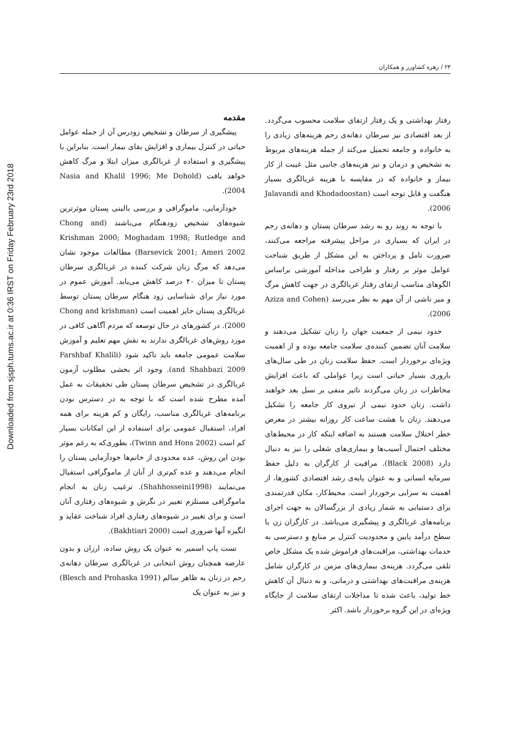Downloaded from sjsph.tums.ac.ir at 0:36 IRST on Friday February 23rd 2018
۲۴ / زهره کشاورز و همکاران
مقدمه
پیشگیری از سرطان و تشخیص زودرس آن از جمله عوامل حیاتی در کنترل بیماری و افزایش بقای بیمار است. بنابراین با پیشگیری و استفاده از غربالگری میزان ابتلا و مرگ کاهش خواهد یافت (Nasia and Khalil 1996; Me Dohold 2004).
خودآزمایی، ماموگرافی و بررسی بالینی پستان موثرترین شیوه‌های تشخیص زودهنگام می‌باشند (Chong and Krishman 2000; Moghadam 1998; Rutledge and Barsevick 2001; Ameri 2002) مطالعات موجود نشان می‌دهد که مرگ زنان شرکت کننده در غربالگری سرطان پستان تا میزان ۴۰ درصد کاهش می‌یابد. آموزش عموم در مورد نیاز برای شناسایی زود هنگام سرطان پستان توسط غربالگری پستان حایز اهمیت است (Chong and krishman 2000). در کشورهای در حال توسعه که مردم آگاهی کافی در مورد روش‌های غربالگری ندارند به نقش مهم تعلیم و آموزش سلامت عمومی جامعه باید تاکید شود (Farshbaf Khalili and Shahbazi 2009). وجود اثر بخشی مطلوب آزمون غربالگری در تشخیص سرطان پستان طی تحقیقات به عمل آمده مطرح شده است که با توجه به در دسترس بودن برنامه‌های غربالگری مناسب، رایگان و کم هزینه برای همه افراد، استقبال عمومی برای استفاده از این امکانات بسیار کم است (Twinn and Hons 2002)، بطوری‌که به رغم موثر بودن این روش، عده محدودی از خانم‌ها خودآزمایی پستان را انجام می‌دهند و عده کم‌تری از آنان از ماموگرافی استقبال می‌نمایند (Shahhosseini1998). ترغیب زنان به انجام ماموگرافی مستلزم تغییر در نگرش و شیوه‌های رفتاری آنان است و برای تغییر در شیوه‌های رفتاری افراد شناخت عقاید و انگیزه آنها ضروری است (Bakhtiari 2000).
تست پاپ اسمیر به عنوان یک روش ساده، ارزان و بدون عارضه همچنان روش انتخابی در غربالگری سرطان دهانه‌ی رحم در زنان به ظاهر سالم (Blesch and Prohaska 1991) و نیز به عنوان یک
رفتار بهداشتی و یک رفتار ارتقای سلامت محسوب می‌گردد. از بعد اقتصادی نیز سرطان دهانه‌ی رحم هزینه‌های زیادی را به خانواده و جامعه تحمیل می‌کند از جمله هزینه‌های مربوط به تشخیص و درمان و نیز هزینه‌های جانبی مثل غیبت از کار بیمار و خانواده که در مقایسه با هزینه غربالگری بسیار هنگفت و قابل توجه است (Jalavandi and Khodadoostan 2006).
با توجه به روند رو به رشد سرطان پستان و دهانه‌ی رحم در ایران که بسیاری در مراحل پیشرفته مراجعه می‌کنند، ضرورت تامل و پرداختن به این مشکل از طریق شناخت عوامل موثر بر رفتار و طراحی مداخله آموزشی براساس الگوهای مناسب ارتقای رفتار غربالگری در جهت کاهش مرگ و میر ناشی از آن مهم به نظر می‌رسد (Aziza and Cohen 2006).
حدود نیمی از جمعیت جهان را زنان تشکیل می‌دهند و سلامت آنان تضمین کننده‌ی سلامت جامعه بوده و از اهمیت ویژه‌ای برخوردار است. حفظ سلامت زنان در طی سال‌های باروری بسیار حیاتی است زیرا عواملی که باعث افزایش مخاطرات در زنان می‌گردند تاثیر منفی بر نسل بعد خواهند داشت. زنان حدود نیمی از نیروی کار جامعه را تشکیل می‌دهند. زنان با هشت ساعت کار روزانه بیشتر در معرض خطر اختلال سلامت هستند به اضافه اینکه کار در محیط‌های مختلف احتمال آسیب‌ها و بیماری‌های شغلی را نیز به دنبال دارد (Black 2008). مراقبت از کارگران به دلیل حفظ سرمایه انسانی و به عنوان پایه‌ی رشد اقتصادی کشورها، از اهمیت به سزایی برخوردار است. محیط‌کار، مکان قدرتمندی برای دستیابی به شمار زیادی از بزرگسالان به جهت اجرای برنامه‌های غربالگری و پیشگیری می‌باشد. در کارگران زن با سطح درآمد پایین و محدودیت کنترل بر منابع و دسترسی به خدمات بهداشتی، مراقبت‌های فراموش شده یک مشکل خاص تلقی می‌گردد. هزینه‌ی بیماری‌های مزمن در کارگران شامل هزینه‌ی مراقبت‌های بهداشتی و درمانی، و به دنبال آن کاهش خط تولید، باعث شده تا مداخلات ارتقای سلامت از جایگاه ویژه‌ای در این گروه برخوردار باشد. اکثر